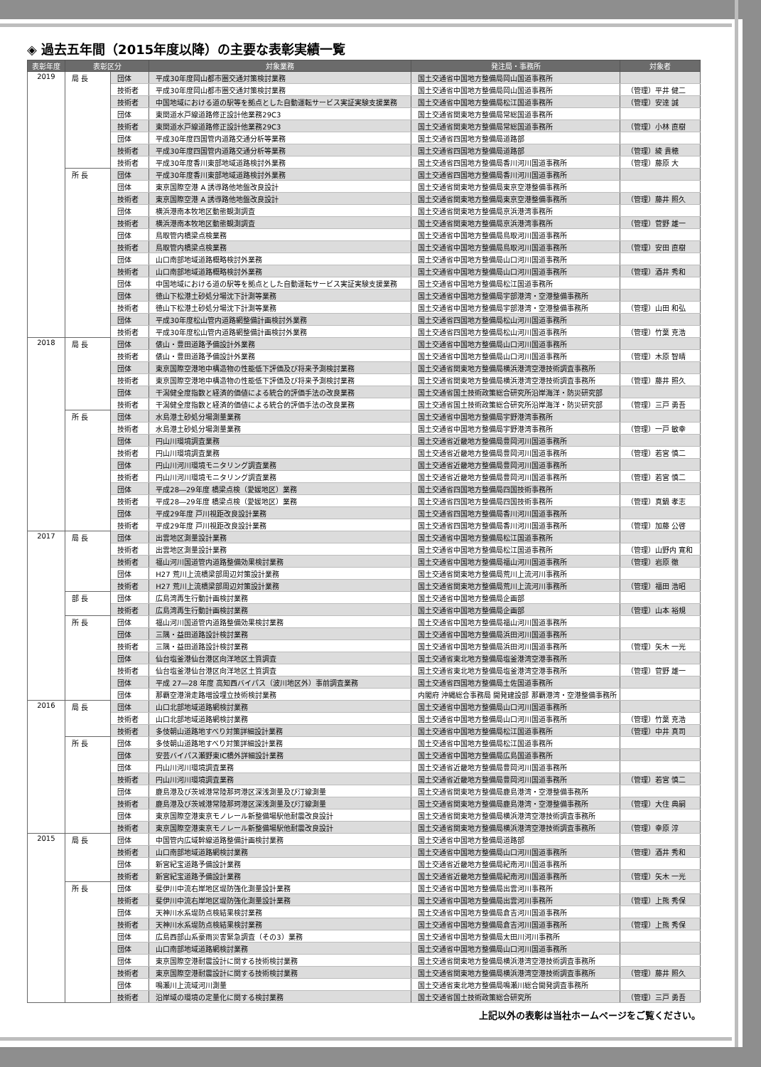◈ 過去五年間（2015年度以降）の主要な表彰実績一覧
| 表彰年度 | 表彰区分 | | 対象業務 | 発注局・事務所 | 対象者 |
| --- | --- | --- | --- | --- | --- |
| 2019 | 局 長 | 団体 | 平成30年度岡山都市圏交通対策検討業務 | 国土交通省中国地方整備局岡山国道事務所 | |
| | | 技術者 | 平成30年度岡山都市圏交通対策検討業務 | 国土交通省中国地方整備局岡山国道事務所 | （管理）平井 健二 |
| | | 技術者 | 中国地域における道の駅等を拠点とした自動運転サービス実証実験支援業務 | 国土交通省中国地方整備局松江国道事務所 | （管理）安達 誠 |
| | | 団体 | 東関道水戸線道路修正設計他業務29C3 | 国土交通省関東地方整備局常総国道事務所 | |
| | | 技術者 | 東関道水戸線道路修正設計他業務29C3 | 国土交通省関東地方整備局常総国道事務所 | （管理）小林 直樹 |
| | | 団体 | 平成30年度四国管内道路交通分析等業務 | 国土交通省四国地方整備局道路部 | |
| | | 技術者 | 平成30年度四国管内道路交通分析等業務 | 国土交通省四国地方整備局道路部 | （管理）綾 貴穂 |
| | | 技術者 | 平成30年度香川東部地域道路検討外業務 | 国土交通省四国地方整備局香川河川国道事務所 | （管理）藤原 大 |
| | 所 長 | 団体 | 平成30年度香川東部地域道路検討外業務 | 国土交通省四国地方整備局香川河川国道事務所 | |
| | | 団体 | 東京国際空港 A 誘導路他地盤改良設計 | 国土交通省関東地方整備局東京空港整備事務所 | |
| | | 技術者 | 東京国際空港 A 誘導路他地盤改良設計 | 国土交通省関東地方整備局東京空港整備事務所 | （管理）藤井 照久 |
| | | 団体 | 横浜港南本牧地区動態観測調査 | 国土交通省関東地方整備局京浜港湾事務所 | |
| | | 技術者 | 横浜港南本牧地区動態観測調査 | 国土交通省関東地方整備局京浜港湾事務所 | （管理）菅野 雄一 |
| | | 団体 | 鳥取管内橋梁点検業務 | 国土交通省中国地方整備局鳥取河川国道事務所 | |
| | | 技術者 | 鳥取管内橋梁点検業務 | 国土交通省中国地方整備局鳥取河川国道事務所 | （管理）安田 直樹 |
| | | 団体 | 山口南部地域道路概略検討外業務 | 国土交通省中国地方整備局山口河川国道事務所 | |
| | | 技術者 | 山口南部地域道路概略検討外業務 | 国土交通省中国地方整備局山口河川国道事務所 | （管理）酒井 秀和 |
| | | 団体 | 中国地域における道の駅等を拠点とした自動運転サービス実証実験支援業務 | 国土交通省中国地方整備局松江国道事務所 | |
| | | 団体 | 徳山下松港土砂処分場沈下計測等業務 | 国土交通省中国地方整備局宇部港湾・空港整備事務所 | |
| | | 技術者 | 徳山下松港土砂処分場沈下計測等業務 | 国土交通省中国地方整備局宇部港湾・空港整備事務所 | （管理）山田 和弘 |
| | | 団体 | 平成30年度松山管内道路網整備計画検討外業務 | 国土交通省四国地方整備局松山河川国道事務所 | |
| | | 技術者 | 平成30年度松山管内道路網整備計画検討外業務 | 国土交通省四国地方整備局松山河川国道事務所 | （管理）竹葉 克浩 |
| 2018 | 局 長 | 団体 | 俵山・豊田道路予備設計外業務 | 国土交通省中国地方整備局山口河川国道事務所 | |
| | | 技術者 | 俵山・豊田道路予備設計外業務 | 国土交通省中国地方整備局山口河川国道事務所 | （管理）木原 智晴 |
| | | 団体 | 東京国際空港地中構造物の性能低下評価及び将来予測検討業務 | 国土交通省関東地方整備局横浜港湾空港技術調査事務所 | |
| | | 技術者 | 東京国際空港地中構造物の性能低下評価及び将来予測検討業務 | 国土交通省関東地方整備局横浜港湾空港技術調査事務所 | （管理）藤井 照久 |
| | | 団体 | 干潟健全度指数と経済的価値による統合的評価手法の改良業務 | 国土交通省国土技術政策総合研究所沿岸海洋・防災研究部 | |
| | | 技術者 | 干潟健全度指数と経済的価値による統合的評価手法の改良業務 | 国土交通省国土技術政策総合研究所沿岸海洋・防災研究部 | （管理）三戸 勇吾 |
| | 所 長 | 団体 | 水島港土砂処分場測量業務 | 国土交通省中国地方整備局宇野港湾事務所 | |
| | | 技術者 | 水島港土砂処分場測量業務 | 国土交通省中国地方整備局宇野港湾事務所 | （管理）一戸 敏幸 |
| | | 団体 | 円山川環境調査業務 | 国土交通省近畿地方整備局豊岡河川国道事務所 | |
| | | 技術者 | 円山川環境調査業務 | 国土交通省近畿地方整備局豊岡河川国道事務所 | （管理）若宮 慎二 |
| | | 団体 | 円山川河川環境モニタリング調査業務 | 国土交通省近畿地方整備局豊岡河川国道事務所 | |
| | | 技術者 | 円山川河川環境モニタリング調査業務 | 国土交通省近畿地方整備局豊岡河川国道事務所 | （管理）若宮 慎二 |
| | | 団体 | 平成28―29年度 橋梁点検（愛媛地区）業務 | 国土交通省四国地方整備局四国技術事務所 | |
| | | 技術者 | 平成28―29年度 橋梁点検（愛媛地区）業務 | 国土交通省四国地方整備局四国技術事務所 | （管理）真鍋 孝志 |
| | | 団体 | 平成29年度 戸川視距改良設計業務 | 国土交通省四国地方整備局香川河川国道事務所 | |
| | | 技術者 | 平成29年度 戸川視距改良設計業務 | 国土交通省四国地方整備局香川河川国道事務所 | （管理）加藤 公啓 |
| 2017 | 局 長 | 団体 | 出雲地区測量設計業務 | 国土交通省中国地方整備局松江国道事務所 | |
| | | 技術者 | 出雲地区測量設計業務 | 国土交通省中国地方整備局松江国道事務所 | （管理）山野内 寛和 |
| | | 技術者 | 福山河川国道管内道路整備効果検討業務 | 国土交通省中国地方整備局福山河川国道事務所 | （管理）岩原 徹 |
| | | 団体 | H27 荒川上流橋梁部周辺対策設計業務 | 国土交通省関東地方整備局荒川上流河川事務所 | |
| | | 技術者 | H27 荒川上流橋梁部周辺対策設計業務 | 国土交通省関東地方整備局荒川上流河川事務所 | （管理）福田 浩昭 |
| | 部 長 | 団体 | 広島湾再生行動計画検討業務 | 国土交通省中国地方整備局企画部 | |
| | | 技術者 | 広島湾再生行動計画検討業務 | 国土交通省中国地方整備局企画部 | （管理）山本 裕規 |
| | 所 長 | 団体 | 福山河川国道管内道路整備効果検討業務 | 国土交通省中国地方整備局福山河川国道事務所 | |
| | | 団体 | 三隅・益田道路設計検討業務 | 国土交通省中国地方整備局浜田河川国道事務所 | |
| | | 技術者 | 三隅・益田道路設計検討業務 | 国土交通省中国地方整備局浜田河川国道事務所 | （管理）矢木 一光 |
| | | 団体 | 仙台塩釜港仙台港区向洋地区土質調査 | 国土交通省東北地方整備局塩釜港湾空港事務所 | |
| | | 技術者 | 仙台塩釜港仙台港区向洋地区土質調査 | 国土交通省東北地方整備局塩釜港湾空港事務所 | （管理）菅野 雄一 |
| | | 団体 | 平成 27―28 年度 高知西バイパス（波川地区外）事前調査業務 | 国土交通省四国地方整備局土佐国道事務所 | |
| | | 団体 | 那覇空港滑走路増設埋立技術検討業務 | 内閣府 沖縄総合事務局 開発建設部 那覇港湾・空港整備事務所 | |
| 2016 | 局 長 | 団体 | 山口北部地域道路網検討業務 | 国土交通省中国地方整備局山口河川国道事務所 | |
| | | 技術者 | 山口北部地域道路網検討業務 | 国土交通省中国地方整備局山口河川国道事務所 | （管理）竹葉 克浩 |
| | | 技術者 | 多伎朝山道路地すべり対策詳細設計業務 | 国土交通省中国地方整備局松江国道事務所 | （管理）中井 真司 |
| | 所 長 | 団体 | 多伎朝山道路地すべり対策詳細設計業務 | 国土交通省中国地方整備局松江国道事務所 | |
| | | 団体 | 安芸バイパス瀬野東IC橋外詳細設計業務 | 国土交通省中国地方整備局広島国道事務所 | |
| | | 団体 | 円山川河川環境調査業務 | 国土交通省近畿地方整備局豊岡河川国道事務所 | |
| | | 技術者 | 円山川河川環境調査業務 | 国土交通省近畿地方整備局豊岡河川国道事務所 | （管理）若宮 慎二 |
| | | 団体 | 鹿島港及び茨城港常陸那珂港区深浅測量及び汀線測量 | 国土交通省関東地方整備局鹿島港湾・空港整備事務所 | |
| | | 技術者 | 鹿島港及び茨城港常陸那珂港区深浅測量及び汀線測量 | 国土交通省関東地方整備局鹿島港湾・空港整備事務所 | （管理）大住 典嗣 |
| | | 団体 | 東京国際空港東京モノレール新整備場駅他耐震改良設計 | 国土交通省関東地方整備局横浜港湾空港技術調査事務所 | |
| | | 技術者 | 東京国際空港東京モノレール新整備場駅他耐震改良設計 | 国土交通省関東地方整備局横浜港湾空港技術調査事務所 | （管理）幸原 淳 |
| 2015 | 局 長 | 団体 | 中国管内広域幹線道路整備計画検討業務 | 国土交通省中国地方整備局道路部 | |
| | | 技術者 | 山口南部地域道路網検討業務 | 国土交通省中国地方整備局山口河川国道事務所 | （管理）酒井 秀和 |
| | | 団体 | 新宮紀宝道路予備設計業務 | 国土交通省近畿地方整備局紀南河川国道事務所 | |
| | | 技術者 | 新宮紀宝道路予備設計業務 | 国土交通省近畿地方整備局紀南河川国道事務所 | （管理）矢木 一光 |
| | 所 長 | 団体 | 斐伊川中流右岸地区堤防強化測量設計業務 | 国土交通省中国地方整備局出雲河川事務所 | |
| | | 技術者 | 斐伊川中流右岸地区堤防強化測量設計業務 | 国土交通省中国地方整備局出雲河川事務所 | （管理）上熊 秀保 |
| | | 団体 | 天神川水系堤防点検結果検討業務 | 国土交通省中国地方整備局倉吉河川国道事務所 | |
| | | 技術者 | 天神川水系堤防点検結果検討業務 | 国土交通省中国地方整備局倉吉河川国道事務所 | （管理）上熊 秀保 |
| | | 団体 | 広島西部山系豪雨災害緊急調査（その3）業務 | 国土交通省中国地方整備局太田川河川事務所 | |
| | | 団体 | 山口南部地域道路網検討業務 | 国土交通省中国地方整備局山口河川国道事務所 | |
| | | 団体 | 東京国際空港耐震設計に関する技術検討業務 | 国土交通省関東地方整備局横浜港湾空港技術調査事務所 | |
| | | 技術者 | 東京国際空港耐震設計に関する技術検討業務 | 国土交通省関東地方整備局横浜港湾空港技術調査事務所 | （管理）藤井 照久 |
| | | 団体 | 鳴瀬川上流域河川測量 | 国土交通省東北地方整備局鳴瀬川総合開発調査事務所 | |
| | | 技術者 | 沿岸域の環境の定量化に関する検討業務 | 国土交通省国土技術政策総合研究所 | （管理）三戸 勇吾 |
上記以外の表彰は当社ホームページをご覧ください。